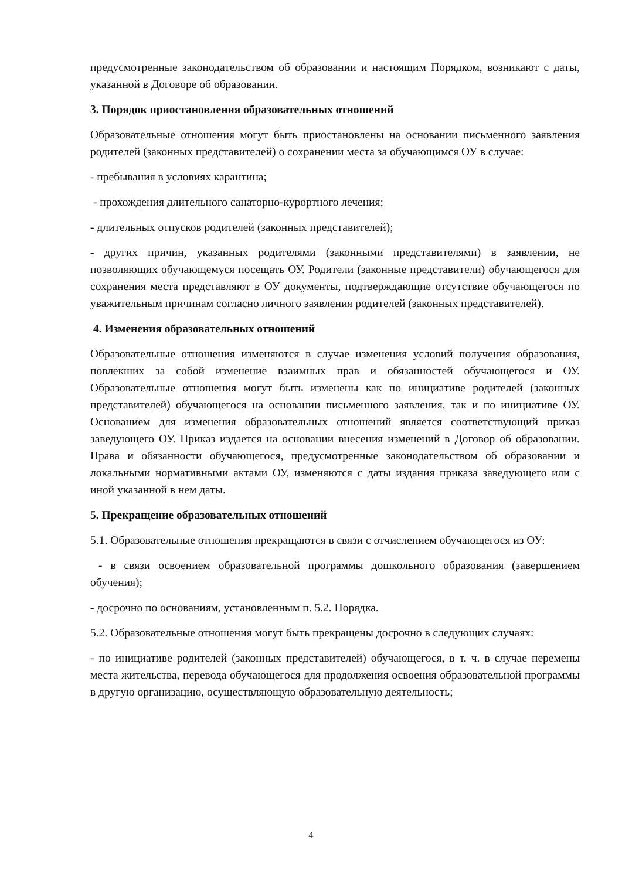предусмотренные законодательством об образовании и настоящим Порядком, возникают с даты, указанной в Договоре об образовании.
3. Порядок приостановления образовательных отношений
Образовательные отношения могут быть приостановлены на основании письменного заявления родителей (законных представителей) о сохранении места за обучающимся ОУ в случае:
- пребывания в условиях карантина;
- прохождения длительного санаторно-курортного лечения;
- длительных отпусков родителей (законных представителей);
- других причин, указанных родителями (законными представителями) в заявлении, не позволяющих обучающемуся посещать ОУ. Родители (законные представители) обучающегося для сохранения места представляют в ОУ документы, подтверждающие отсутствие обучающегося по уважительным причинам согласно личного заявления родителей (законных представителей).
4. Изменения образовательных отношений
Образовательные отношения изменяются в случае изменения условий получения образования, повлекших за собой изменение взаимных прав и обязанностей обучающегося и ОУ. Образовательные отношения могут быть изменены как по инициативе родителей (законных представителей) обучающегося на основании письменного заявления, так и по инициативе ОУ. Основанием для изменения образовательных отношений является соответствующий приказ заведующего ОУ. Приказ издается на основании внесения изменений в Договор об образовании. Права и обязанности обучающегося, предусмотренные законодательством об образовании и локальными нормативными актами ОУ, изменяются с даты издания приказа заведующего или с иной указанной в нем даты.
5. Прекращение образовательных отношений
5.1. Образовательные отношения прекращаются в связи с отчислением обучающегося из ОУ:
- в связи освоением образовательной программы дошкольного образования (завершением обучения);
- досрочно по основаниям, установленным п. 5.2. Порядка.
5.2. Образовательные отношения могут быть прекращены досрочно в следующих случаях:
- по инициативе родителей (законных представителей) обучающегося, в т. ч. в случае перемены места жительства, перевода обучающегося для продолжения освоения образовательной программы в другую организацию, осуществляющую образовательную деятельность;
4